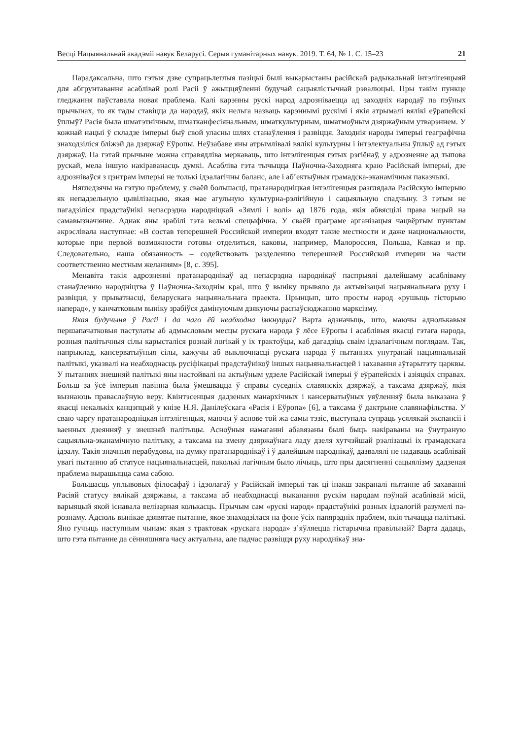Весці Нацыянальнай акадэміі навук Беларусі. Серыя гуманітарных навук. 2019. Т. 64, № 1. С. 15–23 21
Парадаксальна, што гэтыя дзве супрацьлеглыя пазіцыі былі выкарыстаны расійскай радыкальнай інтэлігенцыяй для абгрунтавання асаблівай ролі Расіі ў ажыццяўленні будучай сацыялістычнай рэвалюцыі. Пры такім пункце гледжання паўставала новая праблема. Калі карэнны рускі народ адрозніваецца ад заходніх народаў па пэўных прычынах, то як тады ставіцца да народаў, якіх нельга назваць карэннымі рускімі і якія атрымалі вялікі еўрапейскі ўплыў? Расія была шматэтнічным, шматканфесіянальным, шматкультурным, шматмоўным дзяржаўным утварэннем. У кожнай нацыі ў складзе імперыі быў свой уласны шлях станаўлення і развіцця. Заходнія народы імперыі геаграфічна знаходзіліся бліжэй да дзяржаў Еўропы. Неўзабаве яны атрымлівалі вялікі культурны і інтэлектуальны ўплыў ад гэтых дзяржаў. Па гэтай прычыне можна справядліва меркаваць, што інтэлігенцыя гэтых рэгіёнаў, у адрозненне ад тыпова рускай, мела іншую накіраванасць думкі. Асабліва гэта тычыцца Паўночна-Заходняга краю Расійскай імперыі, дзе адрозніваўся з цэнтрам імперыі не толькі ідэалагічны баланс, але і аб’ектыўныя грамадска-эканамічныя паказчыкі.
Нягледзячы на гэтую праблему, у сваёй большасці, пратанародніцкая інтэлігенцыя разглядала Расійскую імперыю як непадзельную цывілізацыю, якая мае агульную культурна-рэлігійную і сацыяльную спадчыну. З гэтым не пагадзіліся прадстаўнікі непасрэдна народніцкай «Зямлі і волі» ад 1876 года, якія абвясцілі права нацый на самавызначэнне. Аднак яны зрабілі гэта вельмі спецыфічна. У сваёй праграме арганізацыя чацвёртым пунктам акрэслівала наступнае: «В состав теперешней Российской империи входят такие местности и даже национальности, которые при первой возможности готовы отделиться, каковы, например, Малороссия, Польша, Кавказ и пр. Следовательно, наша обязанность – содействовать разделению теперешней Российской империи на части соответственно местным желаниям» [8, с. 395].
Менавіта такія адрозненні пратанароднікаў ад непасрэдна народнікаў паспрыялі далейшаму асабліваму станаўленню народніцтва ў Паўночна-Заходнім краі, што ў выніку прывяло да актывізацыі нацыянальнага руху і развіцця, у прыватнасці, беларускага нацыянальнага праекта. Прынцып, што просты народ «рушыць гісторыю наперад», у канчатковым выніку зрабіўся дамінуючым дзякуючы распаўсюджанню марксізму.
Якая будучыня ў Расіі і да чаго ёй неабходна імкнуцца? Варта адзначыць, што, маючы аднолькавыя першапачатковыя пастулаты аб адмысловым месцы рускага народа ў лёсе Еўропы і асаблівыя якасці гэтага народа, розныя палітычныя сілы карысталіся рознай логікай у іх трактоўцы, каб дагадзіць сваім ідэалагічным поглядам. Так, напрыклад, кансерватыўныя сілы, кажучы аб выключнасці рускага народа ў пытаннях унутранай нацыянальнай палітыкі, указвалі на неабходнасць русіфікацыі прадстаўнікоў іншых нацыянальнасцей і захавання аўтарытэту царквы. У пытаннях знешняй палітыкі яны настойвалі на актыўным удзеле Расійскай імперыі ў еўрапейскіх і азіяцкіх справах. Больш за ўсё імперыя павінна была ўмешвацца ў справы суседніх славянскіх дзяржаў, а таксама дзяржаў, якія вызнаюць праваслаўную веру. Квінтэсенцыя дадзеных манархічных і кансерватыўных уяўленняў была выказана ў якасці некалькіх канцэпцый у кнізе Н.Я. Данілеўскага «Расія і Еўропа» [6], а таксама ў дактрыне славянафільства. У сваю чаргу пратанародніцкая інтэлігенцыя, маючы ў аснове той жа самы тэзіс, выступала супраць усялякай экспансіі і ваенных дзеянняў у знешняй палітыцы. Асноўныя намаганні абавязаны былі быць накіраваны на ўнутраную сацыяльна-эканамічную палітыку, а таксама на змену дзяржаўнага ладу дзеля хутчэйшай рэалізацыі іх грамадскага ідэалу. Такія значныя перабудовы, на думку пратанароднікаў і ў далейшым народнікаў, дазвалялі не надаваць асаблівай увагі пытанню аб статусе нацыянальнасцей, паколькі лагічным было лічыць, што пры дасягненні сацыялізму дадзеная праблема вырашыцца сама сабою.
Большасць уплывовых філосафаў і ідэолагаў у Расійскай імперыі так ці інакш закраналі пытанне аб захаванні Расіяй статусу вялікай дзяржавы, а таксама аб неабходнасці выканання рускім народам пэўнай асаблівай місіі, варыяцый якой існавала велізарная колькасць. Прычым сам «рускі народ» прадстаўнікі розных ідэалогій разумелі па-рознаму. Адсюль вынікае дзявятае пытанне, якое знаходзілася на фоне ўсіх папярэдніх праблем, якія тычацца палітыкі. Яно гучыць наступным чынам: якая з трактовак «рускага народа» з’яўляецца гістарычна правільнай? Варта дадаць, што гэта пытанне да сённяшняга часу актуальна, але падчас развіцця руху народнікаў зна-